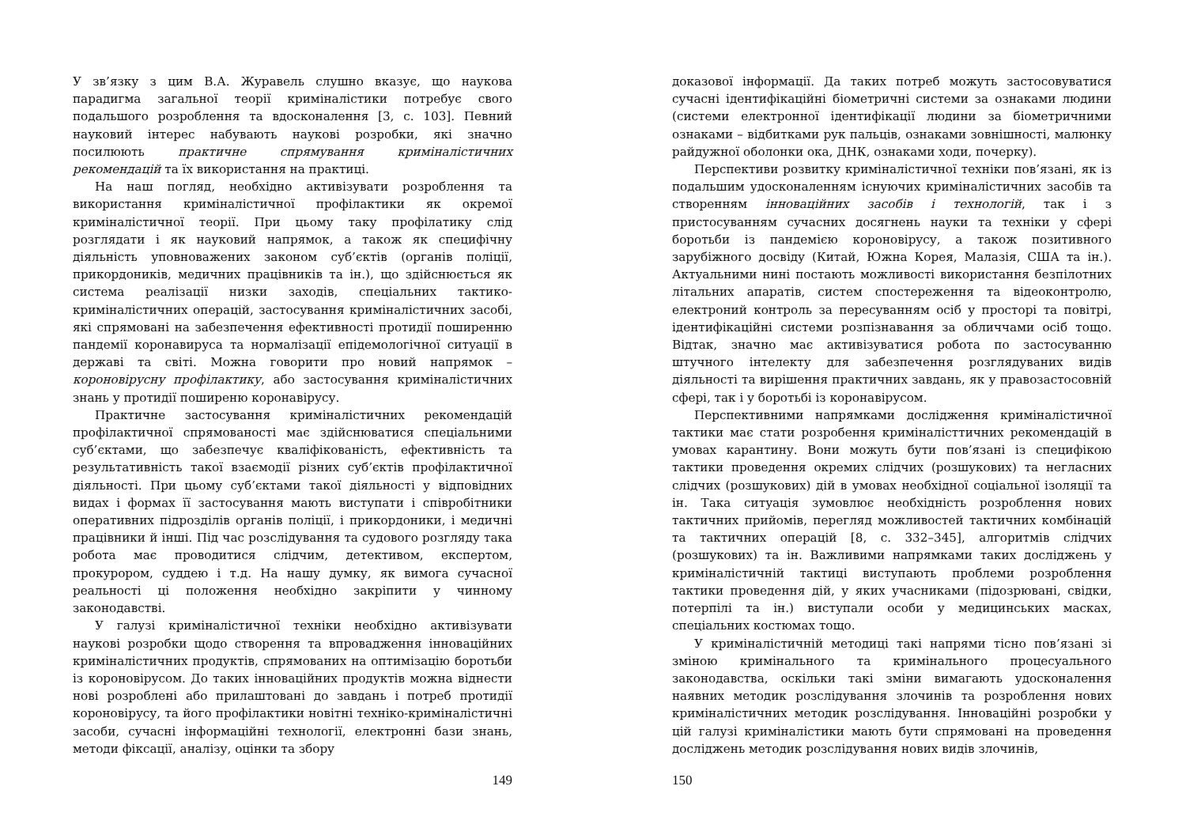У зв’язку з цим В.А. Журавель слушно вказує, що наукова парадигма загальної теорії криміналістики потребує свого подальшого розроблення та вдосконалення [3, с. 103]. Певний науковий інтерес набувають наукові розробки, які значно посилюють практичне спрямування криміналістичних рекомендацій та їх використання на практиці.
На наш погляд, необхідно активізувати розроблення та використання криміналістичної профілактики як окремої криміналістичної теорії. При цьому таку профілатику слід розглядати і як науковий напрямок, а також як специфічну діяльність уповноважених законом суб’єктів (органів поліції, прикордоників, медичних працівників та ін.), що здійснюється як система реалізації низки заходів, спеціальних тактико-криміналістичних операцій, застосування криміналістичних засобі, які спрямовані на забезпечення ефективності протидії поширенню пандемії коронавируса та нормалізації епідемологічної ситуації в державі та світі. Можна говорити про новий напрямок – короновірусну профілактику, або застосування криміналістичних знань у протидії поширеню коронавірусу.
Практичне застосування криміналістичних рекомендацій профілактичної спрямованості має здійснюватися спеціальними суб’єктами, що забезпечує кваліфікованість, ефективність та результативність такої взаємодії різних суб’єктів профілактичної діяльності. При цьому суб’єктами такої діяльності у відповідних видах і формах її застосування мають виступати і співробітники оперативних підрозділів органів поліції, і прикордоники, і медичні працівники й інші. Під час розслідування та судового розгляду така робота має проводитися слідчим, детективом, експертом, прокурором, суддею і т.д. На нашу думку, як вимога сучасної реальності ці положення необхідно закріпити у чинному законодавстві.
У галузі криміналістичної техніки необхідно активізувати наукові розробки щодо створення та впровадження інноваційних криміналістичних продуктів, спрямованих на оптимізацію боротьби із короновірусом. До таких інноваційних продуктів можна віднести нові розроблені або прилаштовані до завдань і потреб протидії короновірусу, та його профілактики новітні техніко-криміналістичні засоби, сучасні інформаційні технології, електронні бази знань, методи фіксації, аналізу, оцінки та збору
149
доказової інформації. Да таких потреб можуть застосовуватися сучасні ідентифікаційні біометричні системи за ознаками людини (системи електронної ідентифікації людини за біометричними ознаками – відбитками рук пальців, ознаками зовнішності, малюнку райдужної оболонки ока, ДНК, ознаками ходи, почерку).
Перспективи розвитку криміналістичної техніки пов’язані, як із подальшим удосконаленням існуючих криміналістичних засобів та створенням інноваційних засобів і технологій, так і з пристосуванням сучасних досягнень науки та техніки у сфері боротьби із пандемією короновірусу, а також позитивного зарубіжного досвіду (Китай, Южна Корея, Малазія, США та ін.). Актуальними нині постають можливості використання безпілотних літальних апаратів, систем спостереження та відеоконтролю, електроний контроль за пересуванням осіб у просторі та повітрі, ідентифікаційні системи розпізнавання за обличчами осіб тощо. Відтак, значно має активізуватися робота по застосуванню штучного інтелекту для забезпечення розглядуваних видів діяльності та вирішення практичних завдань, як у правозастосовній сфері, так і у боротьбі із коронавірусом.
Перспективними напрямками дослідження криміналістичної тактики має стати розробення криміналісттичних рекомендацій в умовах карантину. Вони можуть бути пов’язані із специфікою тактики проведення окремих слідчих (розшукових) та негласних слідчих (розшукових) дій в умовах необхідної соціальної ізоляції та ін. Така ситуація зумовлює необхідність розроблення нових тактичних прийомів, перегляд можливостей тактичних комбінацій та тактичних операцій [8, с. 332–345], алгоритмів слідчих (розшукових) та ін. Важливими напрямками таких досліджень у криміналістичній тактиці виступають проблеми розроблення тактики проведення дій, у яких учасниками (підозрювані, свідки, потерпілі та ін.) виступали особи у медицинських масках, спеціальних костюмах тощо.
У криміналістичній методиці такі напрями тісно пов’язані зі зміною кримінального та кримінального процесуального законодавства, оскільки такі зміни вимагають удосконалення наявних методик розслідування злочинів та розроблення нових криміналістичних методик розслідування. Інноваційні розробки у цій галузі криміналістики мають бути спрямовані на проведення досліджень методик розслідування нових видів злочинів,
150